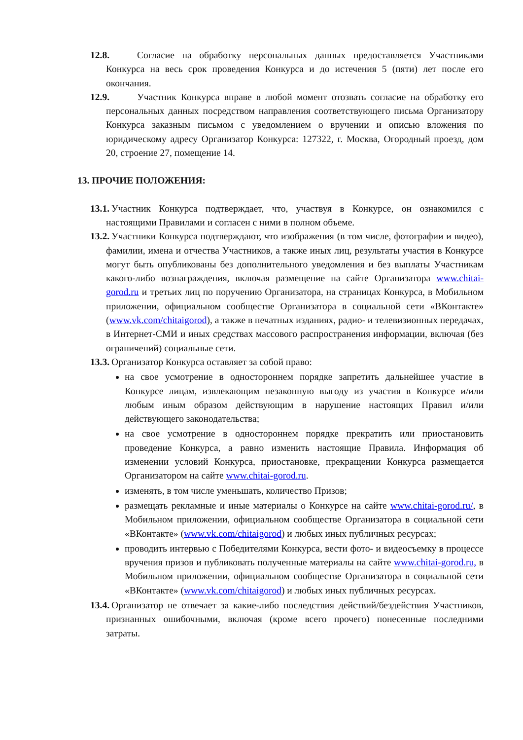12.8. Согласие на обработку персональных данных предоставляется Участниками Конкурса на весь срок проведения Конкурса и до истечения 5 (пяти) лет после его окончания.
12.9. Участник Конкурса вправе в любой момент отозвать согласие на обработку его персональных данных посредством направления соответствующего письма Организатору Конкурса заказным письмом с уведомлением о вручении и описью вложения по юридическому адресу Организатор Конкурса: 127322, г. Москва, Огородный проезд, дом 20, строение 27, помещение 14.
13. ПРОЧИЕ ПОЛОЖЕНИЯ:
13.1. Участник Конкурса подтверждает, что, участвуя в Конкурсе, он ознакомился с настоящими Правилами и согласен с ними в полном объеме.
13.2. Участники Конкурса подтверждают, что изображения (в том числе, фотографии и видео), фамилии, имена и отчества Участников, а также иных лиц, результаты участия в Конкурсе могут быть опубликованы без дополнительного уведомления и без выплаты Участникам какого-либо вознаграждения, включая размещение на сайте Организатора www.chitai-gorod.ru и третьих лиц по поручению Организатора, на страницах Конкурса, в Мобильном приложении, официальном сообществе Организатора в социальной сети «ВКонтакте» (www.vk.com/chitaigorod), а также в печатных изданиях, радио- и телевизионных передачах, в Интернет-СМИ и иных средствах массового распространения информации, включая (без ограничений) социальные сети.
13.3. Организатор Конкурса оставляет за собой право:
на свое усмотрение в одностороннем порядке запретить дальнейшее участие в Конкурсе лицам, извлекающим незаконную выгоду из участия в Конкурсе и/или любым иным образом действующим в нарушение настоящих Правил и/или действующего законодательства;
на свое усмотрение в одностороннем порядке прекратить или приостановить проведение Конкурса, а равно изменить настоящие Правила. Информация об изменении условий Конкурса, приостановке, прекращении Конкурса размещается Организатором на сайте www.chitai-gorod.ru.
изменять, в том числе уменьшать, количество Призов;
размещать рекламные и иные материалы о Конкурсе на сайте www.chitai-gorod.ru/, в Мобильном приложении, официальном сообществе Организатора в социальной сети «ВКонтакте» (www.vk.com/chitaigorod) и любых иных публичных ресурсах;
проводить интервью с Победителями Конкурса, вести фото- и видеосъемку в процессе вручения призов и публиковать полученные материалы на сайте www.chitai-gorod.ru, в Мобильном приложении, официальном сообществе Организатора в социальной сети «ВКонтакте» (www.vk.com/chitaigorod) и любых иных публичных ресурсах.
13.4. Организатор не отвечает за какие-либо последствия действий/бездействия Участников, признанных ошибочными, включая (кроме всего прочего) понесенные последними затраты.